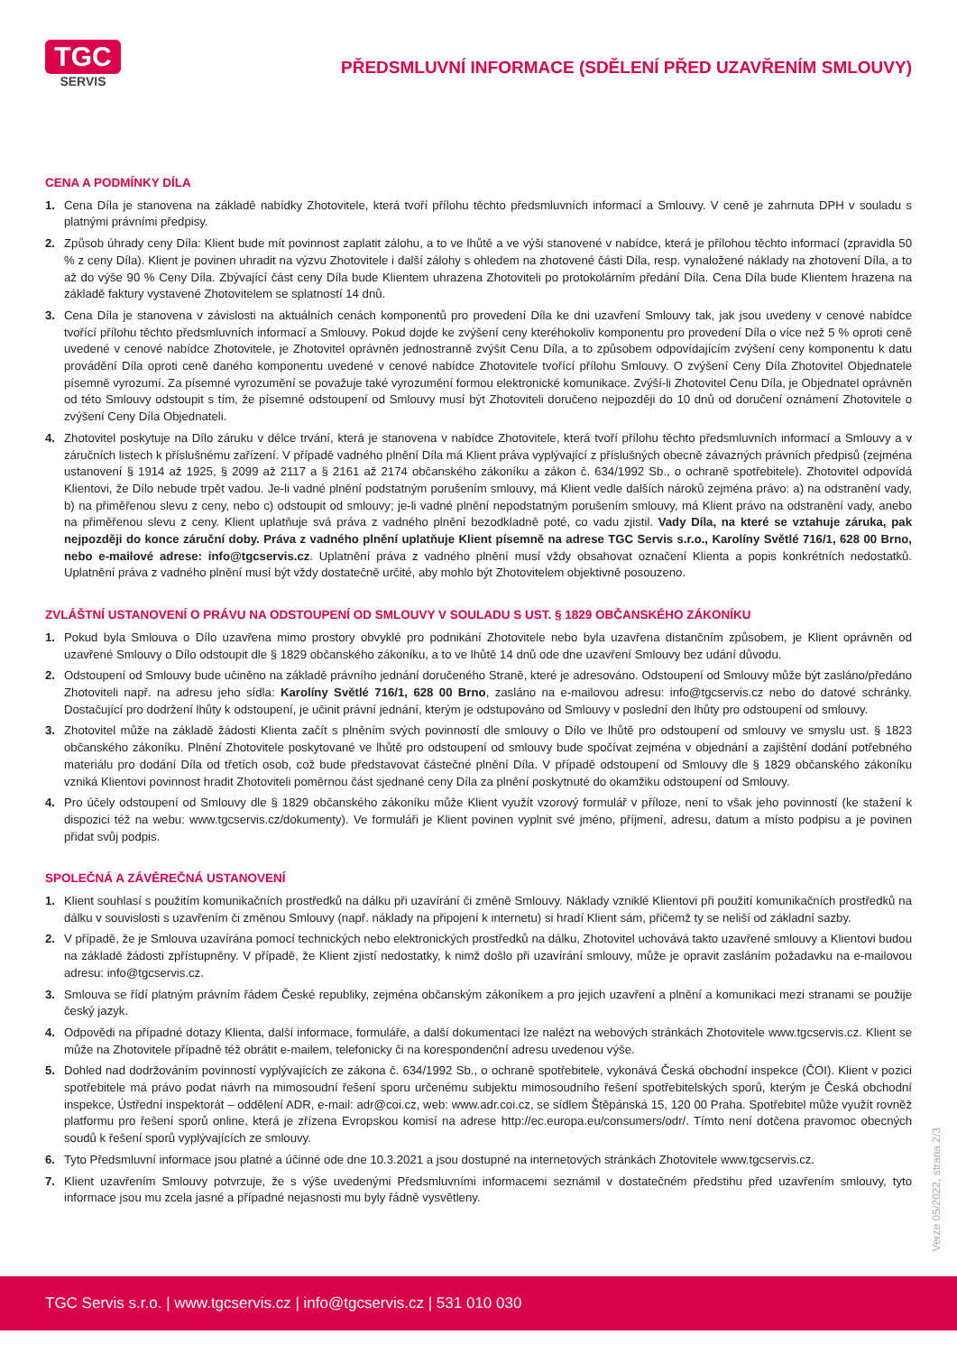TGC
SERVIS
PŘEDSMLUVNÍ INFORMACE (SDĚLENÍ PŘED UZAVŘENÍM SMLOUVY)
CENA A PODMÍNKY DÍLA
1. Cena Díla je stanovena na základě nabídky Zhotovitele, která tvoří přílohu těchto předsmluvních informací a Smlouvy. V ceně je zahrnuta DPH v souladu s platnými právními předpisy.
2. Způsob úhrady ceny Díla: Klient bude mít povinnost zaplatit zálohu, a to ve lhůtě a ve výši stanovené v nabídce, která je přílohou těchto informací (zpravidla 50 % z ceny Díla). Klient je povinen uhradit na výzvu Zhotovitele i další zálohy s ohledem na zhotovené části Díla, resp. vynaložené náklady na zhotovení Díla, a to až do výše 90 % Ceny Díla. Zbývající část ceny Díla bude Klientem uhrazena Zhotoviteli po protokolárním předání Díla. Cena Díla bude Klientem hrazena na základě faktury vystavené Zhotovitelem se splatností 14 dnů.
3. Cena Díla je stanovena v závislosti na aktuálních cenách komponentů pro provedení Díla ke dni uzavření Smlouvy tak, jak jsou uvedeny v cenové nabídce tvořící přílohu těchto předsmluvních informací a Smlouvy. Pokud dojde ke zvýšení ceny kteréhokoliv komponentu pro provedení Díla o více než 5 % oproti ceně uvedené v cenové nabídce Zhotovitele, je Zhotovitel oprávněn jednostranně zvýšit Cenu Díla, a to způsobem odpovídajícím zvýšení ceny komponentu k datu provádění Díla oproti ceně daného komponentu uvedené v cenové nabídce Zhotovitele tvořící přílohu Smlouvy. O zvýšení Ceny Díla Zhotovitel Objednatele písemně vyrozumí. Za písemné vyrozumění se považuje také vyrozumění formou elektronické komunikace. Zvýší-li Zhotovitel Cenu Díla, je Objednatel oprávněn od této Smlouvy odstoupit s tím, že písemné odstoupení od Smlouvy musí být Zhotoviteli doručeno nejpozději do 10 dnů od doručení oznámení Zhotovitele o zvýšení Ceny Díla Objednateli.
4. Zhotovitel poskytuje na Dílo záruku v délce trvání, která je stanovena v nabídce Zhotovitele, která tvoří přílohu těchto předsmluvních informací a Smlouvy a v záručních listech k příslušnému zařízení. V případě vadného plnění Díla má Klient práva vyplývající z příslušných obecně závazných právních předpisů (zejména ustanovení § 1914 až 1925, § 2099 až 2117 a § 2161 až 2174 občanského zákoníku a zákon č. 634/1992 Sb., o ochraně spotřebitele). Zhotovitel odpovídá Klientovi, že Dílo nebude trpět vadou. Je-li vadné plnění podstatným porušením smlouvy, má Klient vedle dalších nároků zejména právo: a) na odstranění vady, b) na přiměřenou slevu z ceny, nebo c) odstoupit od smlouvy; je-li vadné plnění nepodstatným porušením smlouvy, má Klient právo na odstranění vady, anebo na přiměřenou slevu z ceny. Klient uplatňuje svá práva z vadného plnění bezodkladně poté, co vadu zjistil. Vady Díla, na které se vztahuje záruka, pak nejpozději do konce záruční doby. Práva z vadného plnění uplatňuje Klient písemně na adrese TGC Servis s.r.o., Karolíny Světlé 716/1, 628 00 Brno, nebo e-mailové adrese: info@tgcservis.cz. Uplatnění práva z vadného plnění musí vždy obsahovat označení Klienta a popis konkrétních nedostatků. Uplatnění práva z vadného plnění musí být vždy dostatečně určité, aby mohlo být Zhotovitelem objektivně posouzeno.
ZVLÁŠTNÍ USTANOVENÍ O PRÁVU NA ODSTOUPENÍ OD SMLOUVY V SOULADU S UST. § 1829 OBČANSKÉHO ZÁKONÍKU
1. Pokud byla Smlouva o Dílo uzavřena mimo prostory obvyklé pro podnikání Zhotovitele nebo byla uzavřena distančním způsobem, je Klient oprávněn od uzavřené Smlouvy o Dílo odstoupit dle § 1829 občanského zákoníku, a to ve lhůtě 14 dnů ode dne uzavření Smlouvy bez udání důvodu.
2. Odstoupení od Smlouvy bude učiněno na základě právního jednání doručeného Straně, které je adresováno. Odstoupení od Smlouvy může být zasláno/předáno Zhotoviteli např. na adresu jeho sídla: Karolíny Světlé 716/1, 628 00 Brno, zasláno na e-mailovou adresu: info@tgcservis.cz nebo do datové schránky. Dostačující pro dodržení lhůty k odstoupení, je učinit právní jednání, kterým je odstupováno od Smlouvy v poslední den lhůty pro odstoupení od smlouvy.
3. Zhotovitel může na základě žádosti Klienta začít s plněním svých povinností dle smlouvy o Dílo ve lhůtě pro odstoupení od smlouvy ve smyslu ust. § 1823 občanského zákoníku. Plnění Zhotovitele poskytované ve lhůtě pro odstoupení od smlouvy bude spočívat zejména v objednání a zajištění dodání potřebného materiálu pro dodání Díla od třetích osob, což bude představovat částečné plnění Díla. V případě odstoupení od Smlouvy dle § 1829 občanského zákoníku vzniká Klientovi povinnost hradit Zhotoviteli poměrnou část sjednané ceny Díla za plnění poskytnuté do okamžiku odstoupení od Smlouvy.
4. Pro účely odstoupení od Smlouvy dle § 1829 občanského zákoníku může Klient využít vzorový formulář v příloze, není to však jeho povinností (ke stažení k dispozici též na webu: www.tgcservis.cz/dokumenty). Ve formuláři je Klient povinen vyplnit své jméno, příjmení, adresu, datum a místo podpisu a je povinen přidat svůj podpis.
SPOLEČNÁ A ZÁVĚREČNÁ USTANOVENÍ
1. Klient souhlasí s použitím komunikačních prostředků na dálku při uzavírání či změně Smlouvy. Náklady vzniklé Klientovi při použití komunikačních prostředků na dálku v souvislosti s uzavřením či změnou Smlouvy (např. náklady na připojení k internetu) si hradí Klient sám, přičemž ty se neliší od základní sazby.
2. V případě, že je Smlouva uzavírána pomocí technických nebo elektronických prostředků na dálku, Zhotovitel uchovává takto uzavřené smlouvy a Klientovi budou na základě žádosti zpřístupněny. V případě, že Klient zjistí nedostatky, k nimž došlo při uzavírání smlouvy, může je opravit zasláním požadavku na e-mailovou adresu: info@tgcservis.cz.
3. Smlouva se řídí platným právním řádem České republiky, zejména občanským zákoníkem a pro jejich uzavření a plnění a komunikaci mezi stranami se použije český jazyk.
4. Odpovědi na případné dotazy Klienta, další informace, formuláře, a další dokumentaci lze nalézt na webových stránkách Zhotovitele www.tgcservis.cz. Klient se může na Zhotovitele případně též obrátit e-mailem, telefonicky či na korespondenční adresu uvedenou výše.
5. Dohled nad dodržováním povinností vyplývajících ze zákona č. 634/1992 Sb., o ochraně spotřebitele, vykonává Česká obchodní inspekce (ČOI). Klient v pozici spotřebitele má právo podat návrh na mimosoudní řešení sporu určenému subjektu mimosoudního řešení spotřebitelských sporů, kterým je Česká obchodní inspekce, Ústřední inspektorát – oddělení ADR, e-mail: adr@coi.cz, web: www.adr.coi.cz, se sídlem Štěpánská 15, 120 00 Praha. Spotřebitel může využít rovněž platformu pro řešení sporů online, která je zřízena Evropskou komisí na adrese http://ec.europa.eu/consumers/odr/. Tímto není dotčena pravomoc obecných soudů k řešení sporů vyplývajících ze smlouvy.
6. Tyto Předsmluvní informace jsou platné a účinné ode dne 10.3.2021 a jsou dostupné na internetových stránkách Zhotovitele www.tgcservis.cz.
7. Klient uzavřením Smlouvy potvrzuje, že s výše uvedenými Předsmluvními informacemi seznámil v dostatečném předstihu před uzavřením smlouvy, tyto informace jsou mu zcela jasné a případné nejasnosti mu byly řádně vysvětleny.
Verze 05/2022, strana 2/3
TGC Servis s.r.o. | www.tgcservis.cz | info@tgcservis.cz | 531 010 030